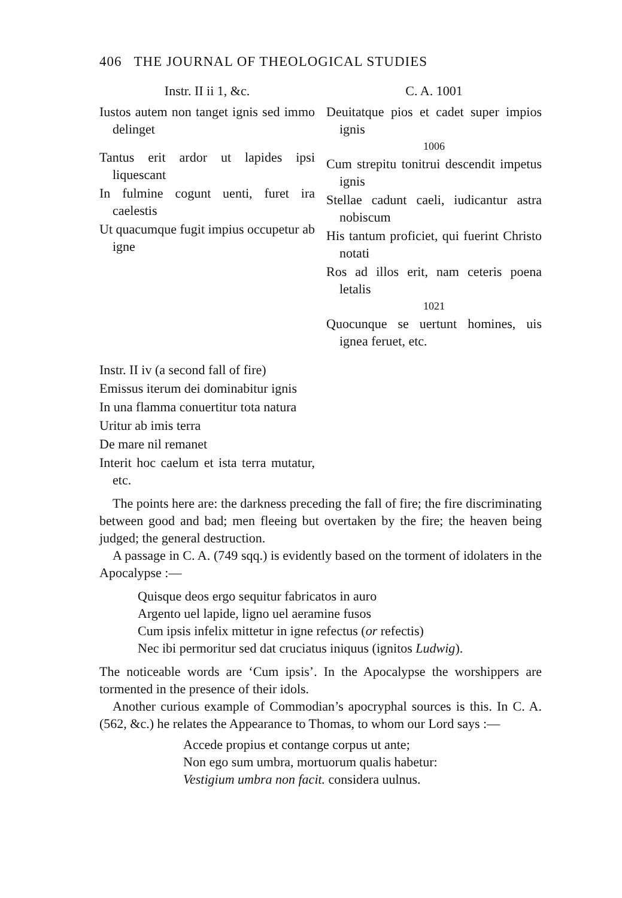406 THE JOURNAL OF THEOLOGICAL STUDIES
Instr. II ii 1, &c.
Iustos autem non tanget ignis sed immo delinget
Tantus erit ardor ut lapides ipsi liquescant
In fulmine cogunt uenti, furet ira caelestis
Ut quacumque fugit impius occupetur ab igne
Instr. II iv (a second fall of fire)
Emissus iterum dei dominabitur ignis
In una flamma conuertitur tota natura
Uritur ab imis terra
De mare nil remanet
Interit hoc caelum et ista terra mutatur, etc.
C. A. 1001
Deuitatque pios et cadet super impios ignis
1006
Cum strepitu tonitrui descendit impetus ignis
Stellae cadunt caeli, iudicantur astra nobiscum
His tantum proficiet, qui fuerint Christo notati
Ros ad illos erit, nam ceteris poena letalis
1021
Quocunque se uertunt homines, uis ignea feruet, etc.
The points here are: the darkness preceding the fall of fire; the fire discriminating between good and bad; men fleeing but overtaken by the fire; the heaven being judged; the general destruction.
A passage in C. A. (749 sqq.) is evidently based on the torment of idolaters in the Apocalypse :—
Quisque deos ergo sequitur fabricatos in auro
Argento uel lapide, ligno uel aeramine fusos
Cum ipsis infelix mittetur in igne refectus (or refectis)
Nec ibi permoritur sed dat cruciatus iniquus (ignitos Ludwig).
The noticeable words are ‘Cum ipsis’. In the Apocalypse the worshippers are tormented in the presence of their idols.
Another curious example of Commodian’s apocryphal sources is this. In C. A. (562, &c.) he relates the Appearance to Thomas, to whom our Lord says :—
Accede propius et contange corpus ut ante;
Non ego sum umbra, mortuorum qualis habetur:
Vestigium umbra non facit. considera uulnus.